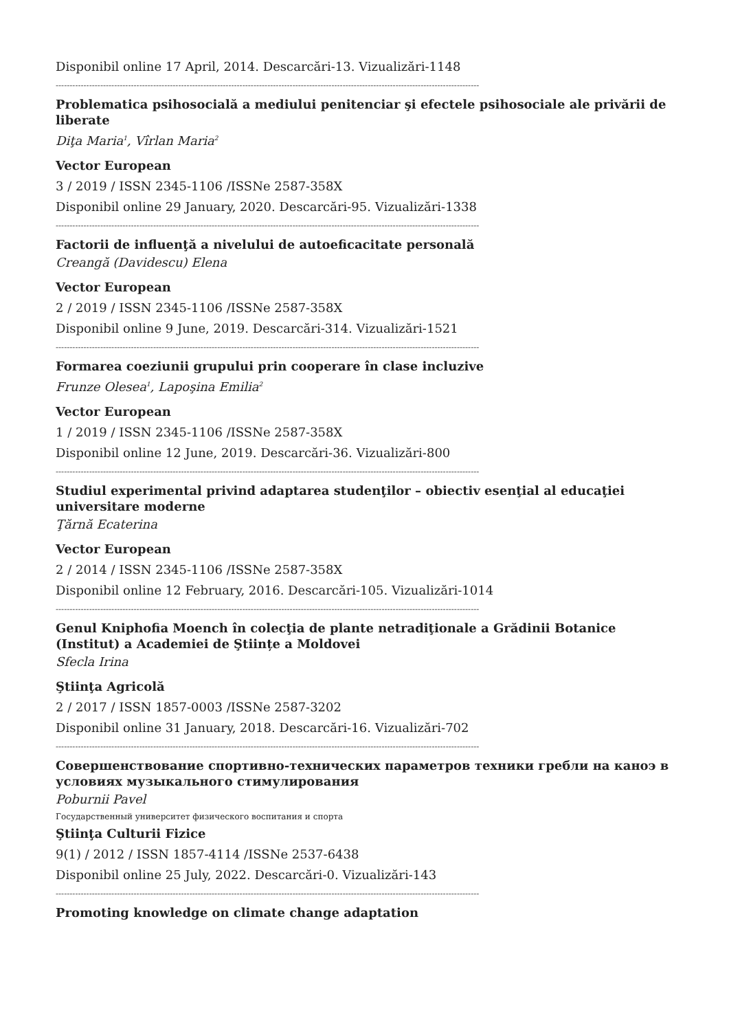Disponibil online 17 April, 2014. Descarcări-13. Vizualizări-1148
--------------------------------------------------------------------------------------------------------------------------------------------------------
Problematica psihosocială a mediului penitenciar şi efectele psihosociale ale privării de liberate
Diţa Maria<sup>1</sup>, Vîrlan Maria<sup>2</sup>
Vector European
3 / 2019 / ISSN 2345-1106 /ISSNe 2587-358X
Disponibil online 29 January, 2020. Descarcări-95. Vizualizări-1338
--------------------------------------------------------------------------------------------------------------------------------------------------------
Factorii de influenţă a nivelului de autoeficacitate personală
Creangă (Davidescu) Elena
Vector European
2 / 2019 / ISSN 2345-1106 /ISSNe 2587-358X
Disponibil online 9 June, 2019. Descarcări-314. Vizualizări-1521
--------------------------------------------------------------------------------------------------------------------------------------------------------
Formarea coeziunii grupului prin cooperare în clase incluzive
Frunze Olesea<sup>1</sup>, Lapoşina Emilia<sup>2</sup>
Vector European
1 / 2019 / ISSN 2345-1106 /ISSNe 2587-358X
Disponibil online 12 June, 2019. Descarcări-36. Vizualizări-800
--------------------------------------------------------------------------------------------------------------------------------------------------------
Studiul experimental privind adaptarea studenţilor – obiectiv esenţial al educaţiei universitare moderne
Ţărnă Ecaterina
Vector European
2 / 2014 / ISSN 2345-1106 /ISSNe 2587-358X
Disponibil online 12 February, 2016. Descarcări-105. Vizualizări-1014
--------------------------------------------------------------------------------------------------------------------------------------------------------
Genul Kniphofia Moench în colecţia de plante netradiţionale a Grădinii Botanice (Institut) a Academiei de Ştiințe a Moldovei
Sfecla Irina
Ştiinţa Agricolă
2 / 2017 / ISSN 1857-0003 /ISSNe 2587-3202
Disponibil online 31 January, 2018. Descarcări-16. Vizualizări-702
--------------------------------------------------------------------------------------------------------------------------------------------------------
Совершенствование спортивно-технических параметров техники гребли на каноэ в условиях музыкального стимулирования
Poburnii Pavel
Государственный университет физического воспитания и спорта
Ştiinţa Culturii Fizice
9(1) / 2012 / ISSN 1857-4114 /ISSNe 2537-6438
Disponibil online 25 July, 2022. Descarcări-0. Vizualizări-143
--------------------------------------------------------------------------------------------------------------------------------------------------------
Promoting knowledge on climate change adaptation